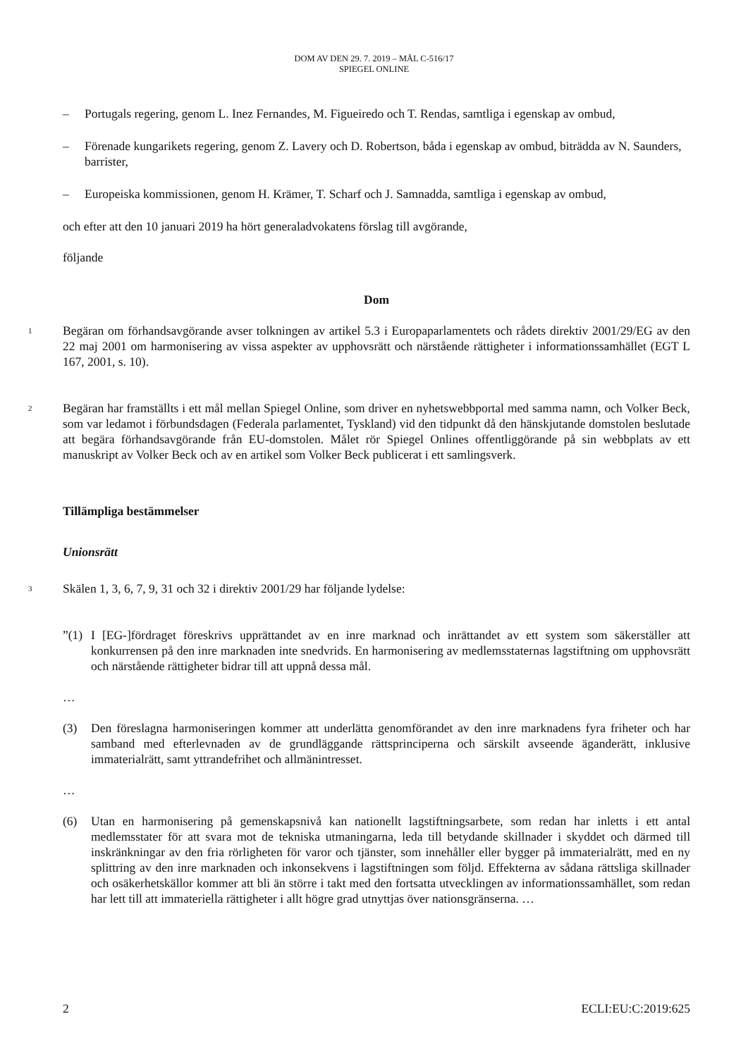DOM AV DEN 29. 7. 2019 – MÅL C-516/17
SPIEGEL ONLINE
– Portugals regering, genom L. Inez Fernandes, M. Figueiredo och T. Rendas, samtliga i egenskap av ombud,
– Förenade kungarikets regering, genom Z. Lavery och D. Robertson, båda i egenskap av ombud, biträdda av N. Saunders, barrister,
– Europeiska kommissionen, genom H. Krämer, T. Scharf och J. Samnadda, samtliga i egenskap av ombud,
och efter att den 10 januari 2019 ha hört generaladvokatens förslag till avgörande,
följande
Dom
1
Begäran om förhandsavgörande avser tolkningen av artikel 5.3 i Europaparlamentets och rådets direktiv 2001/29/EG av den 22 maj 2001 om harmonisering av vissa aspekter av upphovsrätt och närstående rättigheter i informationssamhället (EGT L 167, 2001, s. 10).
2
Begäran har framställts i ett mål mellan Spiegel Online, som driver en nyhetswebbportal med samma namn, och Volker Beck, som var ledamot i förbundsdagen (Federala parlamentet, Tyskland) vid den tidpunkt då den hänskjutande domstolen beslutade att begära förhandsavgörande från EU-domstolen. Målet rör Spiegel Onlines offentliggörande på sin webbplats av ett manuskript av Volker Beck och av en artikel som Volker Beck publicerat i ett samlingsverk.
Tillämpliga bestämmelser
Unionsrätt
3
Skälen 1, 3, 6, 7, 9, 31 och 32 i direktiv 2001/29 har följande lydelse:
”(1)
I [EG-]fördraget föreskrivs upprättandet av en inre marknad och inrättandet av ett system som säkerställer att konkurrensen på den inre marknaden inte snedvrids. En harmonisering av medlemsstaternas lagstiftning om upphovsrätt och närstående rättigheter bidrar till att uppnå dessa mål.
…
(3) Den föreslagna harmoniseringen kommer att underlätta genomförandet av den inre marknadens fyra friheter och har samband med efterlevnaden av de grundläggande rättsprinciperna och särskilt avseende äganderätt, inklusive immaterialrätt, samt yttrandefrihet och allmänintresset.
…
(6) Utan en harmonisering på gemenskapsnivå kan nationellt lagstiftningsarbete, som redan har inletts i ett antal medlemsstater för att svara mot de tekniska utmaningarna, leda till betydande skillnader i skyddet och därmed till inskränkningar av den fria rörligheten för varor och tjänster, som innehåller eller bygger på immaterialrätt, med en ny splittring av den inre marknaden och inkonsekvens i lagstiftningen som följd. Effekterna av sådana rättsliga skillnader och osäkerhetskällor kommer att bli än större i takt med den fortsatta utvecklingen av informationssamhället, som redan har lett till att immateriella rättigheter i allt högre grad utnyttjas över nationsgränserna. …
2 ECLI:EU:C:2019:625